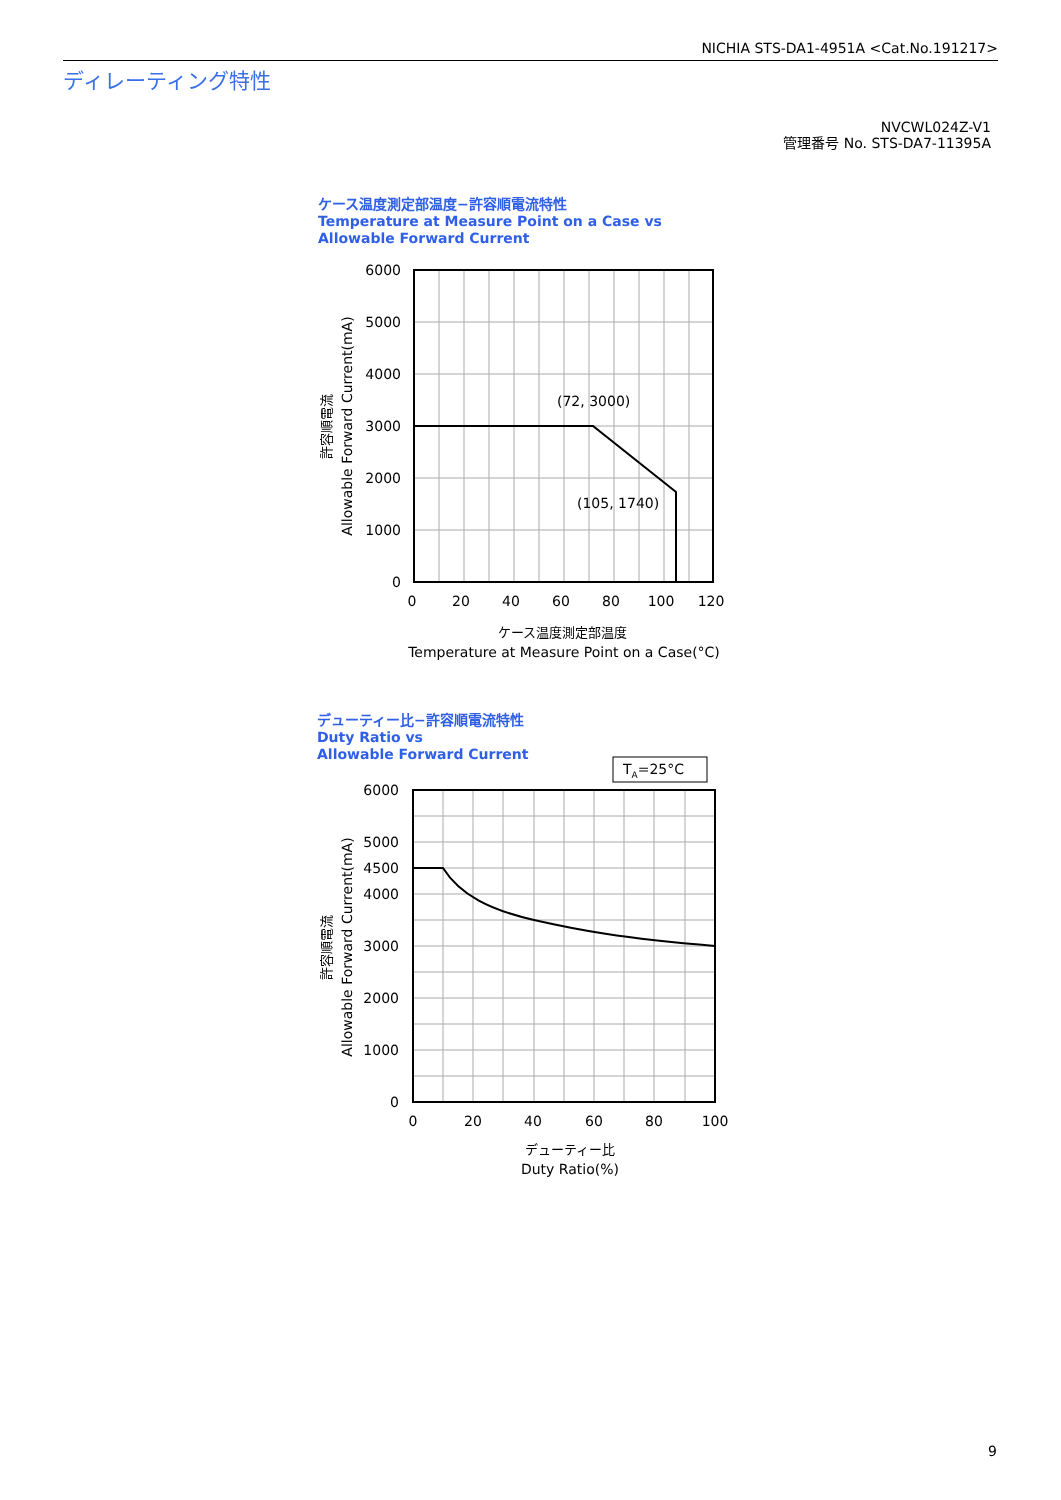NICHIA STS-DA1-4951A <Cat.No.191217>
ディレーティング特性
NVCWL024Z-V1
管理番号 No. STS-DA7-11395A
ケース温度測定部温度−許容順電流特性
Temperature at Measure Point on a Case vs
Allowable Forward Current
デューティー比−許容順電流特性
Duty Ratio vs
Allowable Forward Current
6000
5000
4000
3000
2000
1000
0
6000
5000
4500
4000
3000
2000
1000
0
0
20
40
60
80
100
120
ケース温度測定部温度
Temperature at Measure Point on a Case(°C)
0
20
40
60
80
100
デューティー比
Duty Ratio(%)
Allowable Forward Current(mA)
許容順電流
Allowable Forward Current(mA)
許容順電流
(72, 3000)
(105, 1740)
TA=25°C
9